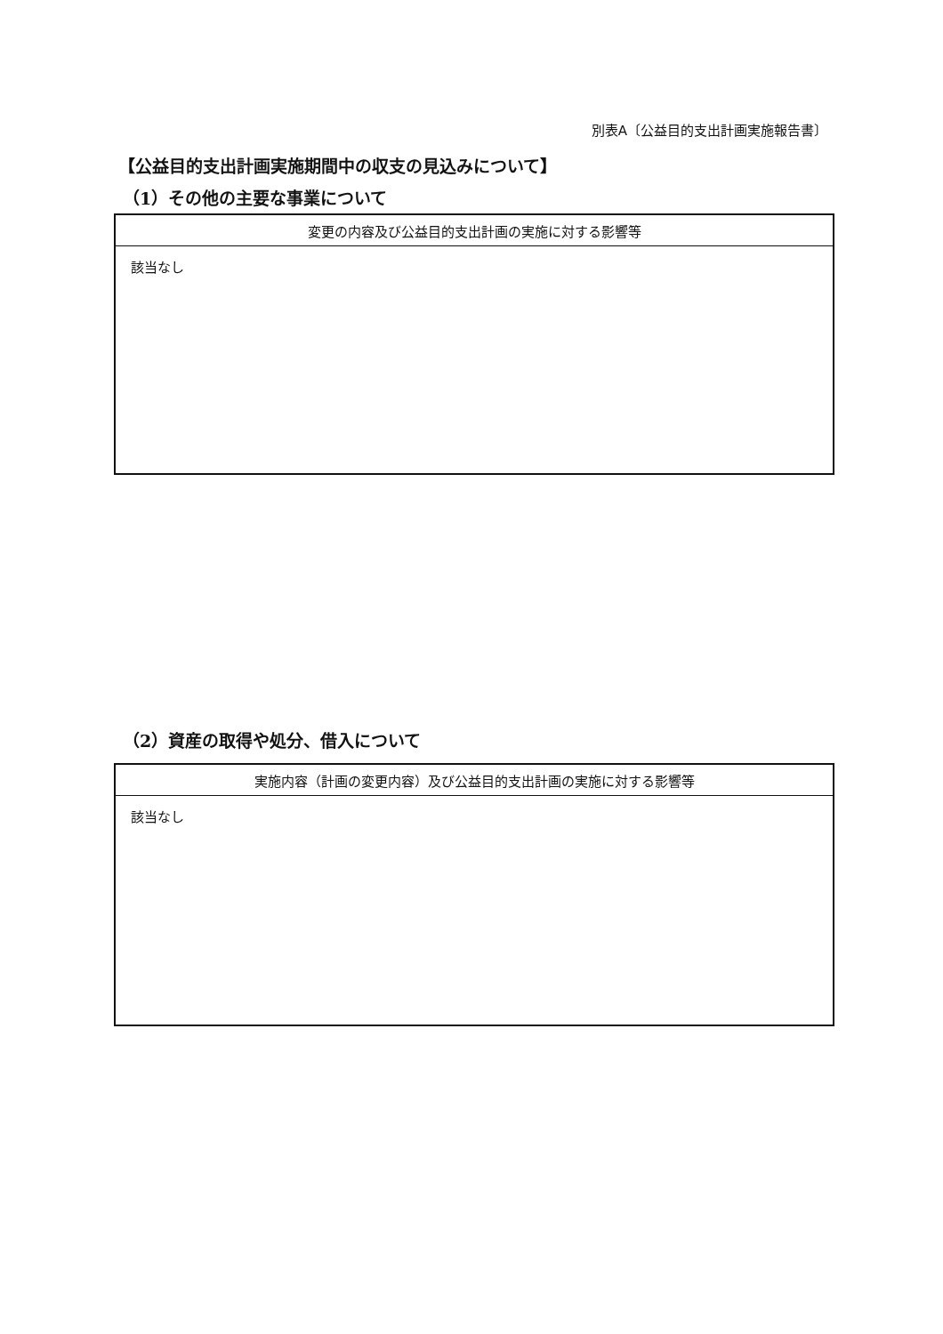別表A〔公益目的支出計画実施報告書〕
【公益目的支出計画実施期間中の収支の見込みについて】
（1）その他の主要な事業について
| 変更の内容及び公益目的支出計画の実施に対する影響等 |
| --- |
| 該当なし |
（2）資産の取得や処分、借入について
| 実施内容（計画の変更内容）及び公益目的支出計画の実施に対する影響等 |
| --- |
| 該当なし |